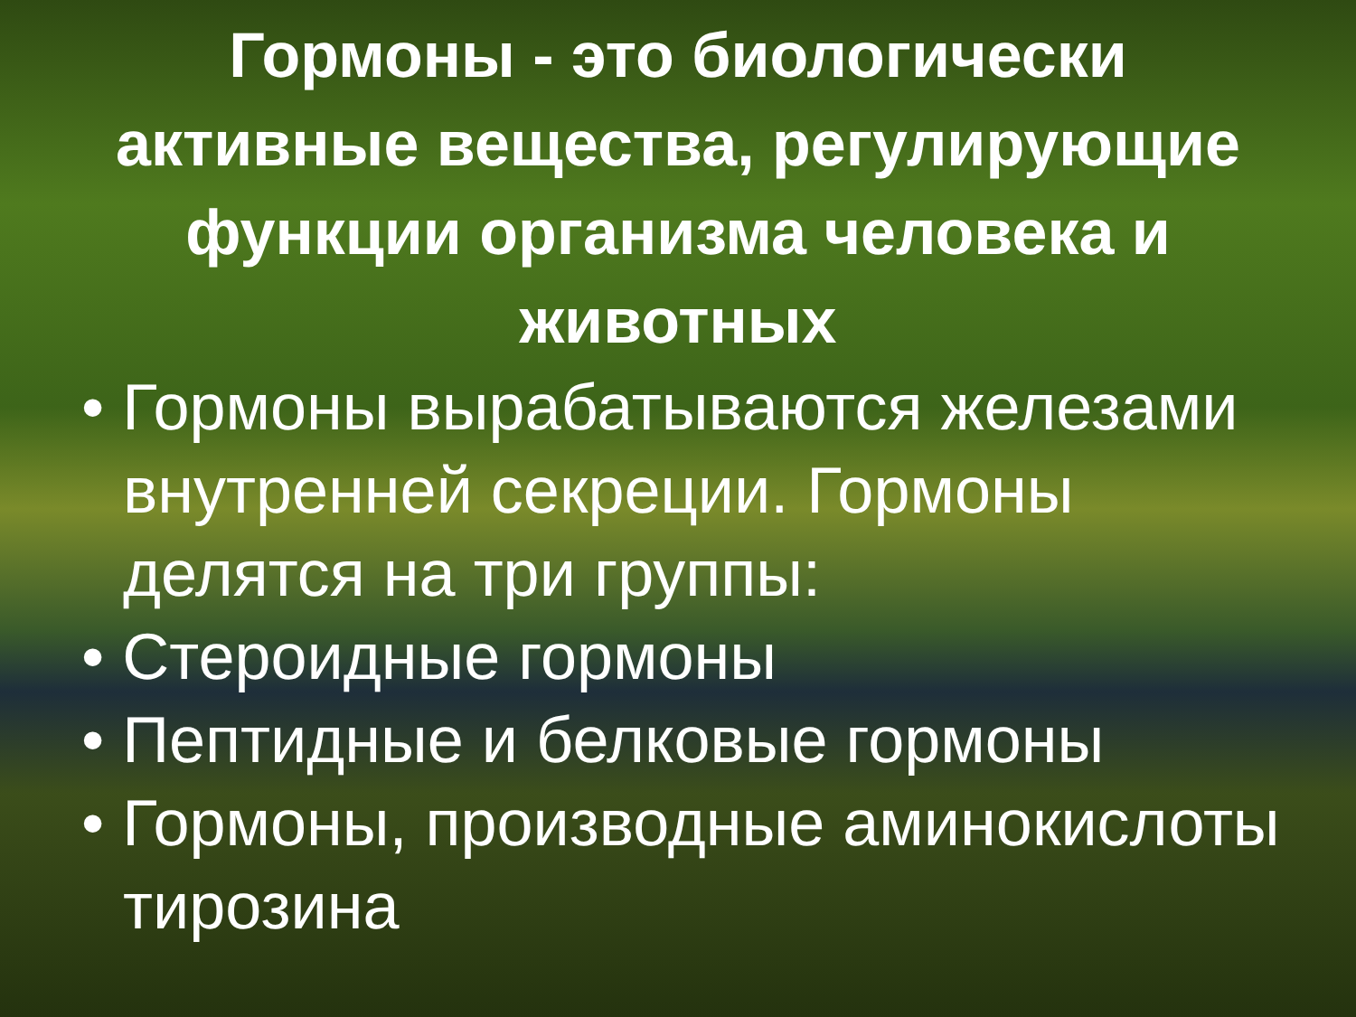Гормоны - это биологически активные вещества, регулирующие функции организма человека и животных
• Гормоны вырабатываются железами внутренней секреции. Гормоны делятся на три группы:
• Стероидные гормоны
• Пептидные и белковые гормоны
• Гормоны, производные аминокислоты тирозина